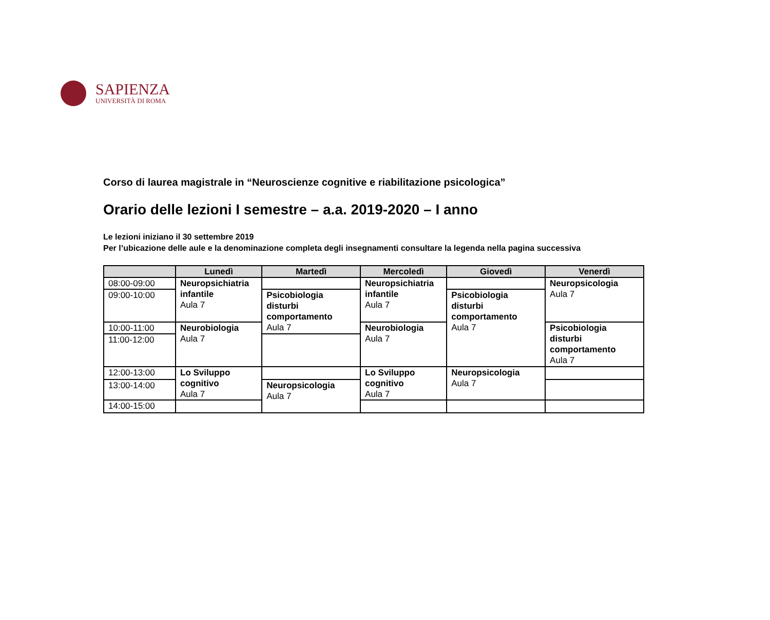SAPIENZA
UNIVERSITÀ DI ROMA
Corso di laurea magistrale in “Neuroscienze cognitive e riabilitazione psicologica”
Orario delle lezioni I semestre – a.a. 2019-2020 – I anno
Le lezioni iniziano il 30 settembre 2019
Per l’ubicazione delle aule e la denominazione completa degli insegnamenti consultare la legenda nella pagina successiva
| | Lunedì | Martedì | Mercoledì | Giovedì | Venerdì |
| --- | --- | --- | --- | --- | --- |
| 08:00-09:00 | Neuropsichiatria infantile Aula 7 | | Neuropsichiatria infantile Aula 7 | | Neuropsicologia Aula 7 |
| 09:00-10:00 | | Psicobiologia disturbi comportamento Aula 7 | | Psicobiologia disturbi comportamento Aula 7 | |
| 10:00-11:00 | Neurobiologia Aula 7 | | Neurobiologia Aula 7 | | Psicobiologia disturbi comportamento Aula 7 |
| 11:00-12:00 | | | | | |
| 12:00-13:00 | Lo Sviluppo cognitivo Aula 7 | | Lo Sviluppo cognitivo Aula 7 | Neuropsicologia Aula 7 | |
| 13:00-14:00 | | Neuropsicologia Aula 7 | | | |
| 14:00-15:00 | | | | | |